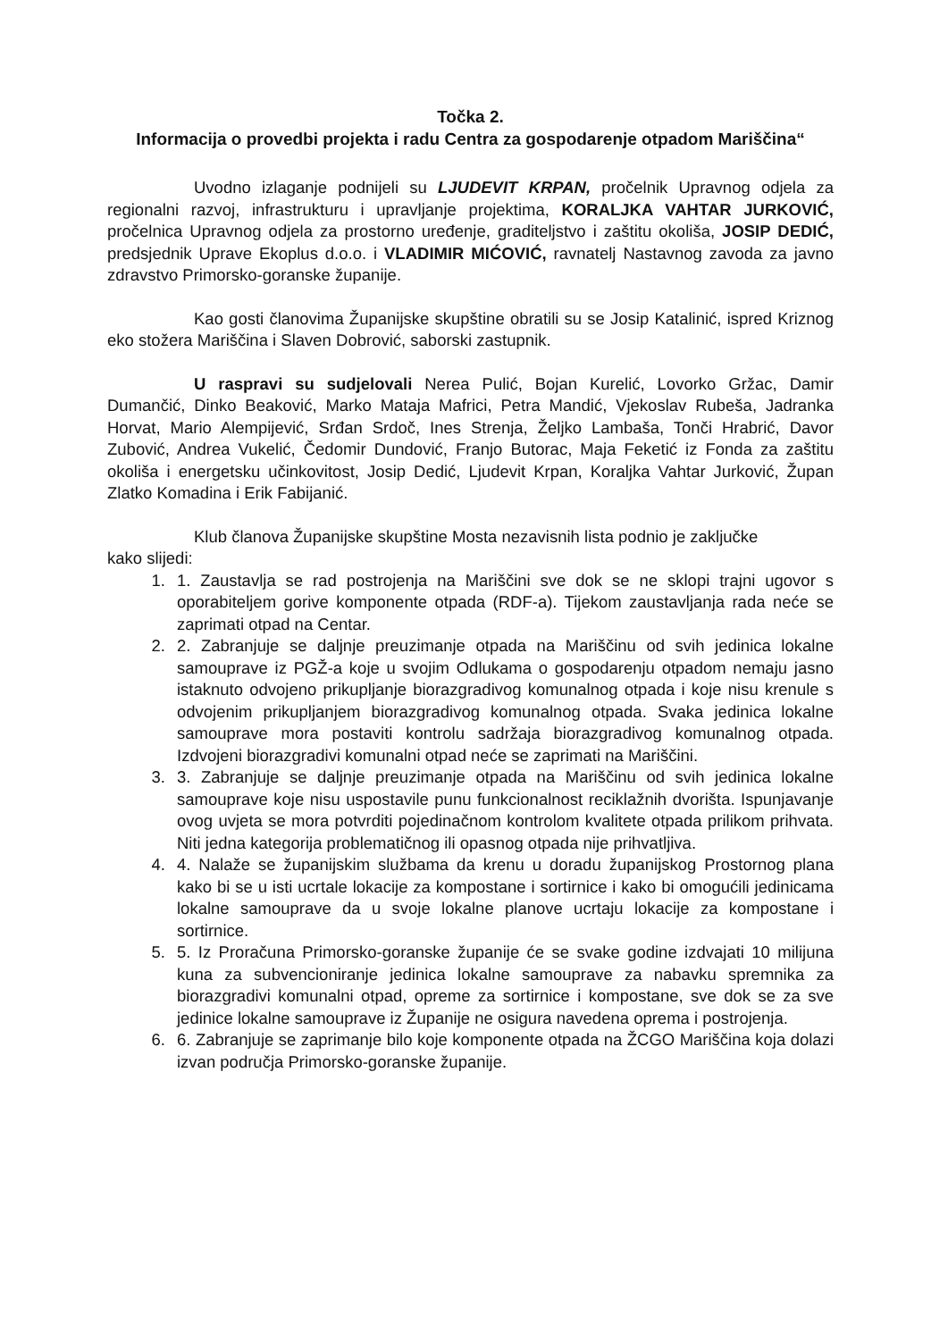Točka 2.
Informacija o provedbi projekta i radu Centra za gospodarenje otpadom Mariščina“
Uvodno izlaganje podnijeli su LJUDEVIT KRPAN, pročelnik Upravnog odjela za regionalni razvoj, infrastrukturu i upravljanje projektima, KORALJKA VAHTAR JURKOVIĆ, pročelnica Upravnog odjela za prostorno uređenje, graditeljstvo i zaštitu okoliša, JOSIP DEDIĆ, predsjednik Uprave Ekoplus d.o.o. i VLADIMIR MIĆOVIĆ, ravnatelj Nastavnog zavoda za javno zdravstvo Primorsko-goranske županije.
Kao gosti članovima Županijske skupštine obratili su se Josip Katalinić, ispred Kriznog eko stožera Mariščina i Slaven Dobrović, saborski zastupnik.
U raspravi su sudjelovali Nerea Pulić, Bojan Kurelić, Lovorko Gržac, Damir Dumančić, Dinko Beaković, Marko Mataja Mafrici, Petra Mandić, Vjekoslav Rubeša, Jadranka Horvat, Mario Alempijević, Srđan Srdoč, Ines Strenja, Željko Lambaša, Tonči Hrabrić, Davor Zubović, Andrea Vukelić, Čedomir Dundović, Franjo Butorac, Maja Feketić iz Fonda za zaštitu okoliša i energetsku učinkovitost, Josip Dedić, Ljudevit Krpan, Koraljka Vahtar Jurković, Župan Zlatko Komadina i Erik Fabijanić.
Klub članova Županijske skupštine Mosta nezavisnih lista podnio je zaključke
kako slijedi:
1. 1. Zaustavlja se rad postrojenja na Mariščini sve dok se ne sklopi trajni ugovor s oporabiteljem gorive komponente otpada (RDF-a). Tijekom zaustavljanja rada neće se zaprimati otpad na Centar.
2. 2. Zabranjuje se daljnje preuzimanje otpada na Mariščinu od svih jedinica lokalne samouprave iz PGŽ-a koje u svojim Odlukama o gospodarenju otpadom nemaju jasno istaknuto odvojeno prikupljanje biorazgradivog komunalnog otpada i koje nisu krenule s odvojenim prikupljanjem biorazgradivog komunalnog otpada. Svaka jedinica lokalne samouprave mora postaviti kontrolu sadržaja biorazgradivog komunalnog otpada. Izdvojeni biorazgradivi komunalni otpad neće se zaprimati na Mariščini.
3. 3. Zabranjuje se daljnje preuzimanje otpada na Mariščinu od svih jedinica lokalne samouprave koje nisu uspostavile punu funkcionalnost reciklažnih dvorišta. Ispunjavanje ovog uvjeta se mora potvrditi pojedinačnom kontrolom kvalitete otpada prilikom prihvata. Niti jedna kategorija problematičnog ili opasnog otpada nije prihvatljiva.
4. 4. Nalaže se županijskim službama da krenu u doradu županijskog Prostornog plana kako bi se u isti ucrtale lokacije za kompostane i sortirnice i kako bi omogućili jedinicama lokalne samouprave da u svoje lokalne planove ucrtaju lokacije za kompostane i sortirnice.
5. 5. Iz Proračuna Primorsko-goranske županije će se svake godine izdvajati 10 milijuna kuna za subvencioniranje jedinica lokalne samouprave za nabavku spremnika za biorazgradivi komunalni otpad, opreme za sortirnice i kompostane, sve dok se za sve jedinice lokalne samouprave iz Županije ne osigura navedena oprema i postrojenja.
6. 6. Zabranjuje se zaprimanje bilo koje komponente otpada na ŽCGO Mariščina koja dolazi izvan područja Primorsko-goranske županije.